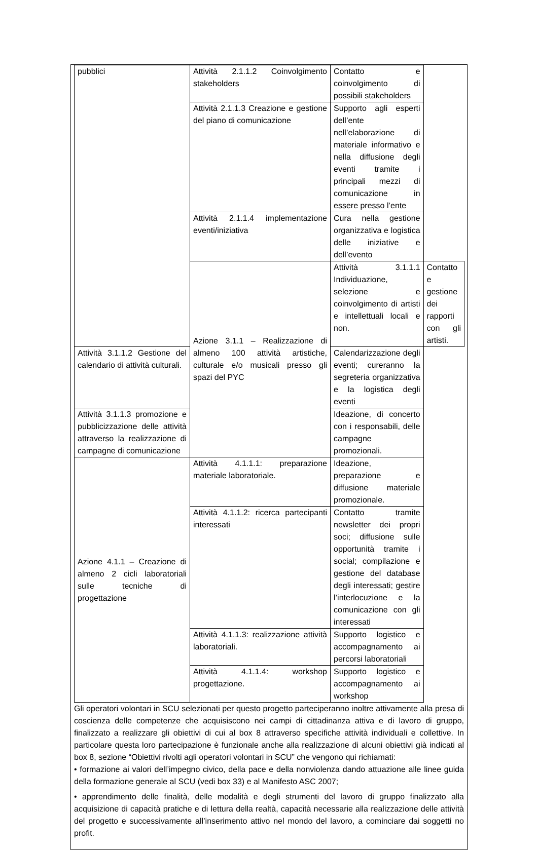| pubblici | Attività 2.1.1.2 Coinvolgimento stakeholders | Contatto e coinvolgimento di possibili stakeholders | |
| | Attività 2.1.1.3 Creazione e gestione del piano di comunicazione | Supporto agli esperti dell’ente nell’elaborazione di materiale informativo e nella diffusione degli eventi tramite i principali mezzi di comunicazione in essere presso l’ente | |
| | Attività 2.1.1.4 implementazione eventi/iniziativa | Cura nella gestione organizzativa e logistica delle iniziative e dell’evento | |
| | Azione 3.1.1 – Realizzazione di almeno 100 attività artistiche, culturale e/o musicali presso gli spazi del PYC | Attività 3.1.1.1 Individuazione, selezione e coinvolgimento di artisti e intellettuali locali e non. | Contatto e gestione dei rapporti con gli artisti. |
| Attività 3.1.1.2 Gestione del calendario di attività culturali. | | Calendarizzazione degli eventi; cureranno la segreteria organizzativa e la logistica degli eventi | |
| Attività 3.1.1.3 promozione e pubblicizzazione delle attività attraverso la realizzazione di campagne di comunicazione | | Ideazione, di concerto con i responsabili, delle campagne promozionali. | |
| Azione 4.1.1 – Creazione di almeno 2 cicli laboratoriali sulle tecniche di progettazione | Attività 4.1.1.1: preparazione materiale laboratoriale. | Ideazione, preparazione e diffusione materiale promozionale. | |
| | Attività 4.1.1.2: ricerca partecipanti interessati | Contatto tramite newsletter dei propri soci; diffusione sulle opportunità tramite i social; compilazione e gestione del database degli interessati; gestire l’interlocuzione e la comunicazione con gli interessati | |
| | Attività 4.1.1.3: realizzazione attività laboratoriali. | Supporto logistico e accompagnamento ai percorsi laboratoriali | |
| | Attività 4.1.1.4: workshop progettazione. | Supporto logistico e accompagnamento ai workshop | |
Gli operatori volontari in SCU selezionati per questo progetto parteciperanno inoltre attivamente alla presa di coscienza delle competenze che acquisiscono nei campi di cittadinanza attiva e di lavoro di gruppo, finalizzato a realizzare gli obiettivi di cui al box 8 attraverso specifiche attività individuali e collettive. In particolare questa loro partecipazione è funzionale anche alla realizzazione di alcuni obiettivi già indicati al box 8, sezione “Obiettivi rivolti agli operatori volontari in SCU” che vengono qui richiamati:
• formazione ai valori dell’impegno civico, della pace e della nonviolenza dando attuazione alle linee guida della formazione generale al SCU (vedi box 33) e al Manifesto ASC 2007;
• apprendimento delle finalità, delle modalità e degli strumenti del lavoro di gruppo finalizzato alla acquisizione di capacità pratiche e di lettura della realtà, capacità necessarie alla realizzazione delle attività del progetto e successivamente all’inserimento attivo nel mondo del lavoro, a cominciare dai soggetti no profit.